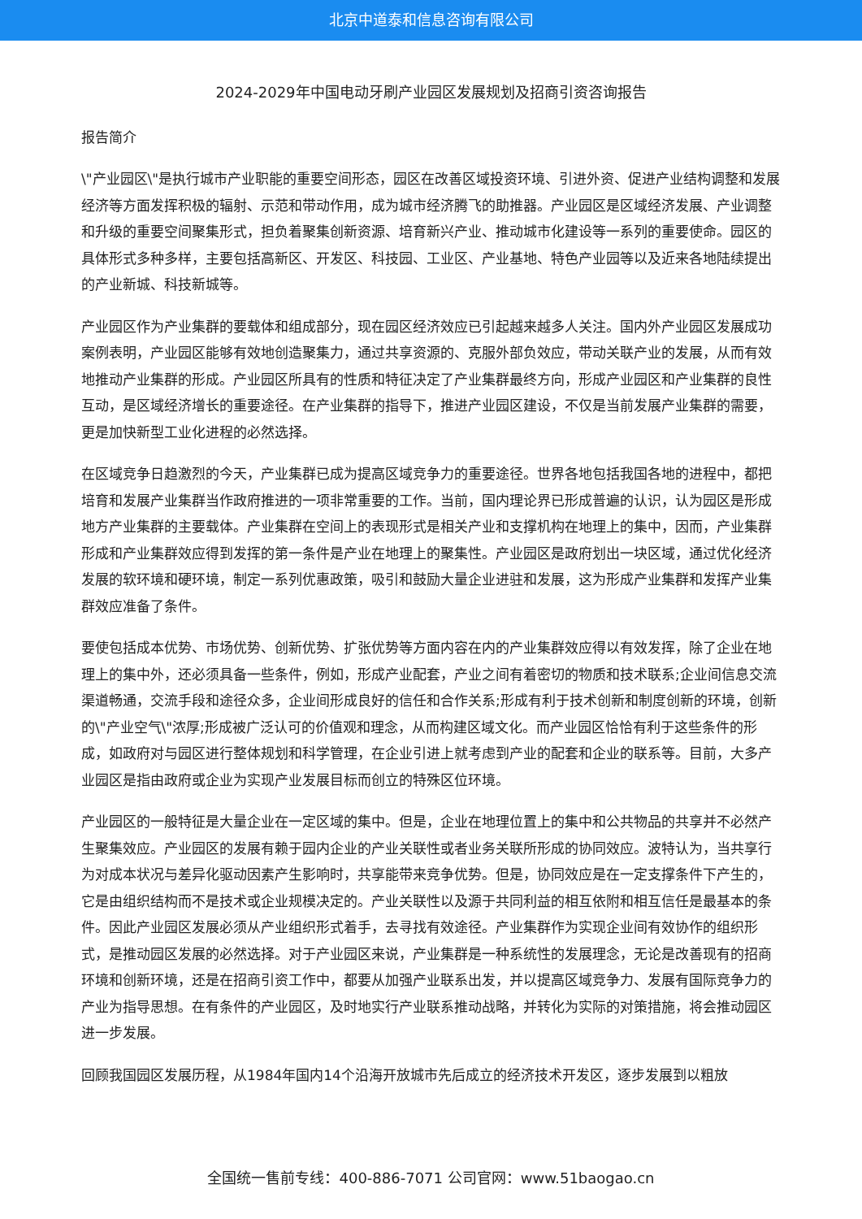北京中道泰和信息咨询有限公司
2024-2029年中国电动牙刷产业园区发展规划及招商引资咨询报告
报告简介
\"产业园区\"是执行城市产业职能的重要空间形态，园区在改善区域投资环境、引进外资、促进产业结构调整和发展经济等方面发挥积极的辐射、示范和带动作用，成为城市经济腾飞的助推器。产业园区是区域经济发展、产业调整和升级的重要空间聚集形式，担负着聚集创新资源、培育新兴产业、推动城市化建设等一系列的重要使命。园区的具体形式多种多样，主要包括高新区、开发区、科技园、工业区、产业基地、特色产业园等以及近来各地陆续提出的产业新城、科技新城等。
产业园区作为产业集群的要载体和组成部分，现在园区经济效应已引起越来越多人关注。国内外产业园区发展成功案例表明，产业园区能够有效地创造聚集力，通过共享资源的、克服外部负效应，带动关联产业的发展，从而有效地推动产业集群的形成。产业园区所具有的性质和特征决定了产业集群最终方向，形成产业园区和产业集群的良性互动，是区域经济增长的重要途径。在产业集群的指导下，推进产业园区建设，不仅是当前发展产业集群的需要，更是加快新型工业化进程的必然选择。
在区域竞争日趋激烈的今天，产业集群已成为提高区域竞争力的重要途径。世界各地包括我国各地的进程中，都把培育和发展产业集群当作政府推进的一项非常重要的工作。当前，国内理论界已形成普遍的认识，认为园区是形成地方产业集群的主要载体。产业集群在空间上的表现形式是相关产业和支撑机构在地理上的集中，因而，产业集群形成和产业集群效应得到发挥的第一条件是产业在地理上的聚集性。产业园区是政府划出一块区域，通过优化经济发展的软环境和硬环境，制定一系列优惠政策，吸引和鼓励大量企业进驻和发展，这为形成产业集群和发挥产业集群效应准备了条件。
要使包括成本优势、市场优势、创新优势、扩张优势等方面内容在内的产业集群效应得以有效发挥，除了企业在地理上的集中外，还必须具备一些条件，例如，形成产业配套，产业之间有着密切的物质和技术联系;企业间信息交流渠道畅通，交流手段和途径众多，企业间形成良好的信任和合作关系;形成有利于技术创新和制度创新的环境，创新的\"产业空气\"浓厚;形成被广泛认可的价值观和理念，从而构建区域文化。而产业园区恰恰有利于这些条件的形成，如政府对与园区进行整体规划和科学管理，在企业引进上就考虑到产业的配套和企业的联系等。目前，大多产业园区是指由政府或企业为实现产业发展目标而创立的特殊区位环境。
产业园区的一般特征是大量企业在一定区域的集中。但是，企业在地理位置上的集中和公共物品的共享并不必然产生聚集效应。产业园区的发展有赖于园内企业的产业关联性或者业务关联所形成的协同效应。波特认为，当共享行为对成本状况与差异化驱动因素产生影响时，共享能带来竞争优势。但是，协同效应是在一定支撑条件下产生的，它是由组织结构而不是技术或企业规模决定的。产业关联性以及源于共同利益的相互依附和相互信任是最基本的条件。因此产业园区发展必须从产业组织形式着手，去寻找有效途径。产业集群作为实现企业间有效协作的组织形式，是推动园区发展的必然选择。对于产业园区来说，产业集群是一种系统性的发展理念，无论是改善现有的招商环境和创新环境，还是在招商引资工作中，都要从加强产业联系出发，并以提高区域竞争力、发展有国际竞争力的产业为指导思想。在有条件的产业园区，及时地实行产业联系推动战略，并转化为实际的对策措施，将会推动园区进一步发展。
回顾我国园区发展历程，从1984年国内14个沿海开放城市先后成立的经济技术开发区，逐步发展到以粗放
全国统一售前专线：400-886-7071 公司官网：www.51baogao.cn